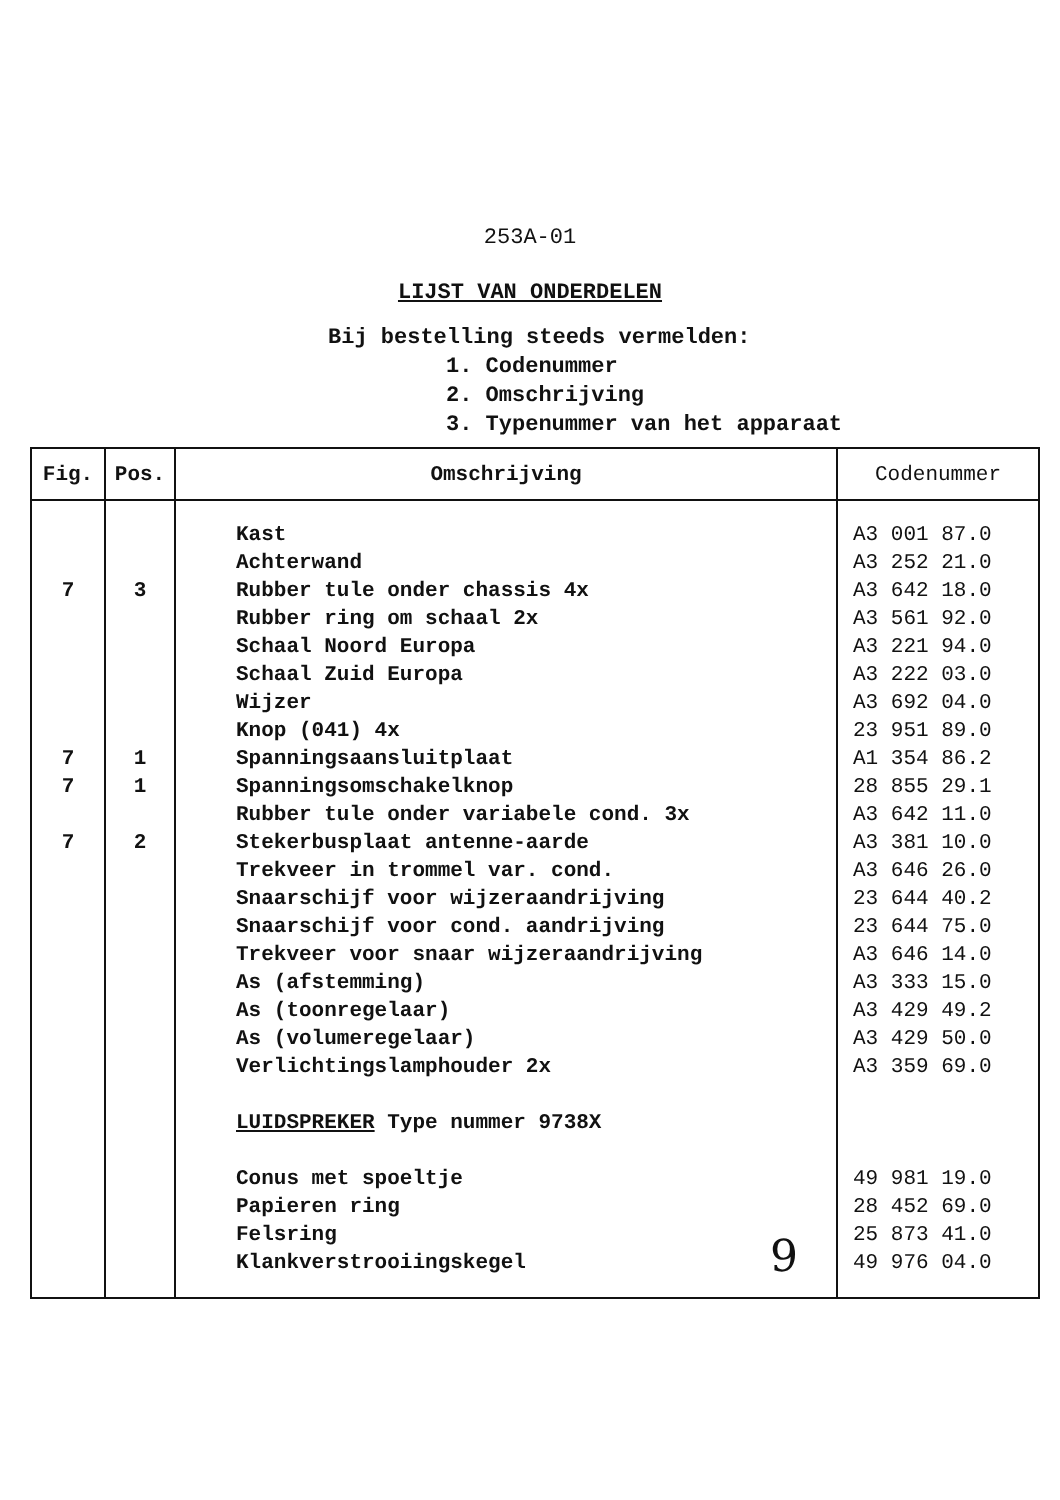253A-01
LIJST VAN ONDERDELEN
Bij bestelling steeds vermelden:
1. Codenummer
2. Omschrijving
3. Typenummer van het apparaat
| Fig. | Pos. | Omschrijving | Codenummer |
| --- | --- | --- | --- |
| 7 7 7 7 | 3 1 1 2 | Kast Achterwand Rubber tule onder chassis 4x Rubber ring om schaal 2x Schaal Noord Europa Schaal Zuid Europa Wijzer Knop (041) 4x Spanningsaansluitplaat Spanningsomschakelknop Rubber tule onder variabele cond. 3x Stekerbusplaat antenne-aarde Trekveer in trommel var. cond. Snaarschijf voor wijzeraandrijving Snaarschijf voor cond. aandrijving Trekveer voor snaar wijzeraandrijving As (afstemming) As (toonregelaar) As (volumeregelaar) Verlichtingslamphouder 2x LUIDSPREKER Type nummer 9738X Conus met spoeltje Papieren ring Felsring Klankverstrooiingskegel | A3 001 87.0 A3 252 21.0 A3 642 18.0 A3 561 92.0 A3 221 94.0 A3 222 03.0 A3 692 04.0 23 951 89.0 A1 354 86.2 28 855 29.1 A3 642 11.0 A3 381 10.0 A3 646 26.0 23 644 40.2 23 644 75.0 A3 646 14.0 A3 333 15.0 A3 429 49.2 A3 429 50.0 A3 359 69.0 49 981 19.0 28 452 69.0 25 873 41.0 49 976 04.0 |
9